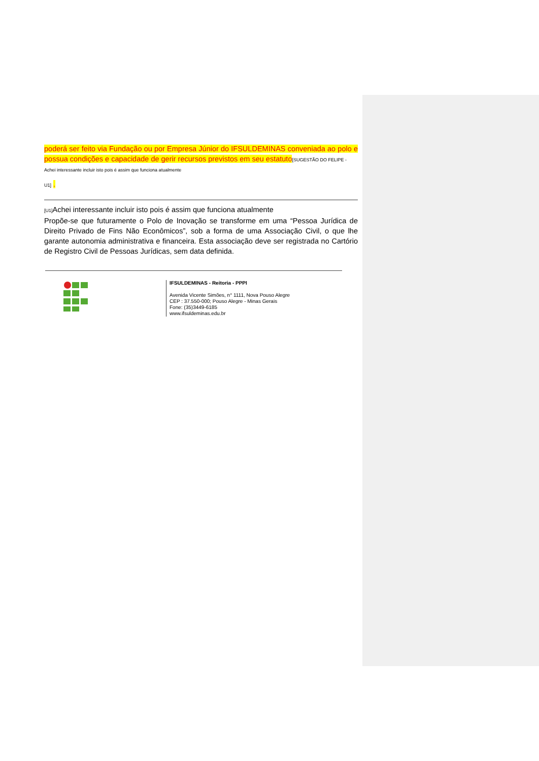poderá ser feito via Fundação ou por Empresa Júnior do IFSULDEMINAS conveniada ao polo e possua condições e capacidade de gerir recursos previstos em seu estatuto[SUGESTÃO DO FELIPE -
Achei interessante incluir isto pois é assim que funciona atualmente
U1] .
[U1] Achei interessante incluir isto pois é assim que funciona atualmente
Propõe-se que futuramente o Polo de Inovação se transforme em uma “Pessoa Jurídica de Direito Privado de Fins Não Econômicos”, sob a forma de uma Associação Civil, o que lhe garante autonomia administrativa e financeira. Esta associação deve ser registrada no Cartório de Registro Civil de Pessoas Jurídicas, sem data definida.
IFSULDEMINAS - Reitoria - PPPI
Avenida Vicente Simões, n° 1111, Nova Pouso Alegre
CEP : 37.550-000; Pouso Alegre - Minas Gerais
Fone: (35)3449-6185
www.ifsuldeminas.edu.br